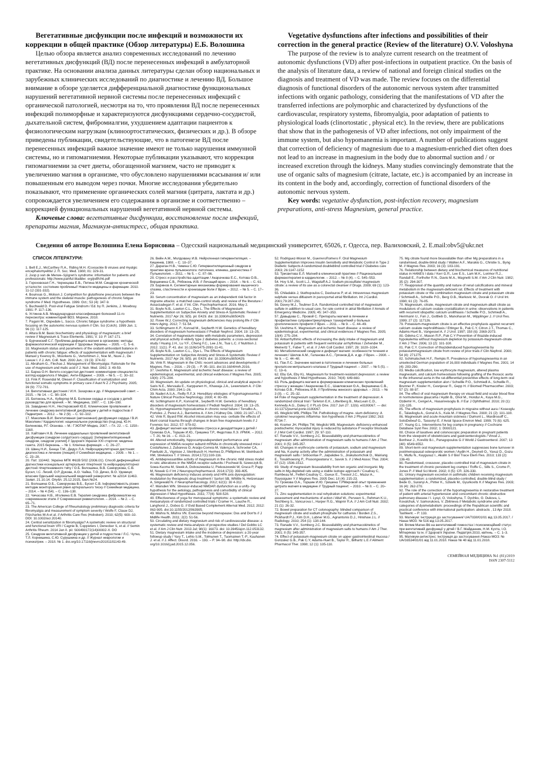Вегетативные дисфункции после инфекций и возможности их коррекции в общей практике (Обзор литературы) Е.Б. Волошина
Целью обзора является анализ современных исследований по лечению вегетативных дисфункций (ВД) после перенесенных инфекций в амбулаторной практике. На основании анализа данных литературы сделан обзор национальных и зарубежных клинических исследований по диагностике и лечению ВД. Большое внимание в обзоре уделяется дифференциальной диагностике функциональных нарушений вегетативной нервной системы после перенесенных инфекций с органической патологией, несмотря на то, что проявления ВД после перенесенных инфекций полиморфные и характеризуются дисфункциями сердечно-сосудистой, дыхательной систем, фибромиалгии, ухудшением адаптации пациентов к физиологическим нагрузкам (клиноортостатических, физических и др.). В обзоре приведены публикации, свидетельствующие, что в патогенезе ВД после перенесенных инфекций важное значение имеют не только нарушения иммунной системы, но и гипомагниемия. Некоторые публикации указывают, что коррекция гипомагниемии за счет диеты, обогащенной магнием, часто не приводит к увеличению магния в организме, что обусловлено нарушениями всасывания и/ или повышенным его выводом через почки. Многие исследования убедительно показывают, что применение органических солей магния (цитрата, лактата и др.) сопровождается увеличением его содержания в организме и соответственно – коррекцией функциональных нарушений вегетативной нервной системы.
Ключевые слова: вегетативные дисфункции, восстановление после инфекций, препараты магния, Магникум-антистресс, общая практика.
Vegetative dysfunctions after infections and possibilities of their correction in the general practice (Review of the literature) O.V. Voloshyna
The purpose of the review is to analyze current research on the treatment of autonomic dysfunctions (VD) after post-infections in outpatient practice. On the basis of the analysis of literature data, a review of national and foreign clinical studies on the diagnosis and treatment of VD was made. The review focuses on the differential diagnosis of functional disorders of the autonomic nervous system after transmitted infections with organic pathology, considering that the manifestations of VD after the transferred infections are polymorphic and characterized by dysfunctions of the cardiovascular, respiratory systems, fibromyalgia, poor adaptation of patients to physiological loads (clinortostatic , physical etc). In the review, there are publications that show that in the pathogenesis of VD after infections, not only impairment of the immune system, but also hypomanemia is important. A number of publications suggest that correction of deficiency of magnesium due to a magnesium-enriched diet often does not lead to an increase in magnesium in the body due to abnormal suction and / or increased excretion through the kidneys. Many studies convincingly demonstrate that the use of organic salts of magnesium (citrate, lactate, etc.) is accompanied by an increase in its content in the body and, accordingly, correction of functional disorders of the autonomic nervous system.
Key words: vegetative dysfunction, post-infection recovery, magnesium preparations, anti-stress Magnesium, general practice.
Сведения об авторе Волошина Елена Борисовна – Одесский национальный медицинский университет, 65026, г. Одесса, пер. Валиховский, 2. E.mail:obv5@ukr.net
СПИСОК ЛІТЕРАТУРИ:
1. Bell E.J., McCarthey R.A., Riding M.H. /Coxsackie B viruses and myalgic encephalomyelitis/ J. R. Soc. Med. 1988; 81: 329-31.
2. Joop p van de Merwe–Sjögren's syndrome: information for patients and professionals: http://www.painful-bladder. org/pdf/ch6.pdf
3. Гороховская Г.Н., Чернецова Е.В., Петина М.М. Синдром хронической усталости: состояние проблемы// Новости медицины и фармации. 2010. 11-12 (331-332).
4. Bounous G., Molson J. Competition for glutathione precursors between the immune system and the skeletal muscle: pathogenesis of chronic fatigue syndrome // Med. Hypotheses. 1999. Oct.; 53 (4): 347-9.
5. Buchwald D. Post-viral Fatigue Sindrom / Ed. by R. Jenkins, J. Mowbray. 1991: P. 117–136.
6. Устинов А.В. Международная классификация болезней 11-го пересмотра: комментарий ВОЗ. Морион, 2018.
7. Pagani M., Ospedale L. Sacco. Chronic fatigue syndrome: a hypothesis focusing on the autonomic nervous system // Clin. Sci (Colch). 1999 Jan. 1; 96 (1): 117-125.
8. Altura B.M. Basic biochemistry and physiology of magnesium: a brief review // Magnesium & Trace Elements. 1991; V. 10: P. 167-171.
9. Бурчинский С.Г. Проблема дефицита магния в организме: методы фармакологической коррекции // Здоровье Украины. – 2005. – С. 5–6.
10. Magnesium status and parameters of the oxidant-antioxidant balance in patients with chronic fatigue: effects of supplementation with magnesium / Manuel y Keenoy B., Moorkens G., Vertommen J., Noe M., Nuve J., De Leeuw I. // J. Am. Coll. Nutr. 2000 Jun.; 19 (3): 374-82.
11. Abraham G., Flechas J. Management of fibromyalgia: Rationale for the use of magnesium and malic acid // J. Nutr. Med. 1992; 3: 49-59.
12. Барна О.Н. Вегето-сосудистая дистония: комментарии специалиста: взгляд кардиолога // Медікс. Анти-Ейджинг. – 2009. – № 5. – С. 30–32.
13. Fink P, Rosendal M, Olesen F. Classification of somatization and functional somatic symptoms in primary care // Aust N Z J Psychiatry. 2005; 39 (9): 772-781.
14. Вегетативная дистония / И.Н. Захарова и др. // Медицинский совет. – 2015. – № 14. – С. 98–104.
15. Белоконь Н.А., Кубергер М.Б. Болезни сердца и сосудов у детей: руководство для врачей. – М.: Медицина, 1987. – С. 136–190.
16. Заваденко Н.Н., Нестеровский Ю.Е. Клинические проявления и лечение синдрома вегетативной дисфункции у детей и подростков // Педиатрия. – 2012. – № 2 (9). – С. 92–102.
17. Маколкин В.И. Вегетативная (автономная) дисфункция сердца / В.И. Маколкин / Кардиология: национальное руководство (под ред. Ю.Н. Беленкова, Р.Г. Оганова. – М.: ГЭОТАР-Медиа, 2007. – Гл. 22. – С. 1158–1168.
18. Хайтович Н.В. Лечение кардиальных проявлений вегетативной дисфункции (синдром солдатского сердца): [гипервентиляционный синдром, синдром усилия] // Здоров'я України XXI сторіччя: медична газета. 2015 березень. – № 1. Клінічна фармація. – С. 26–27.
19. Швец Н.И., Бенца Т.М., Дидух Л.А. Нейроциркуляторная дистония: диагностика и лечение (лекция) // Семейная медицина. – 2009. – № 1. – С. 23–28.
20. Пат. 110442. Україна МПК Ф61В 5/02 (2006.01). Спосіб диференційної діагностики есенціальної артеріальної гіпертензії та нейроциркуляторної дистонії гіпертензивного типу / О.Б. Волошина, В.В. Саморукова, С.В. Бусел, І.С. Лисий, О.Р. Дукова, А.О. Чайка, Т.О. Дичко, В.О. Удовиця; власник Одеський національний медичний університет. № а2014 11463. Заявл. 21.10.14. Опубл. 25.12.2015, Бюл.№24.
21. Волошина О.Б., Саморукова В.Б., Бусел С.В. Інформативність різних методик моніторування рівня артеріального тиску // Семейная медицина. – 2014. – № 4 (54). – С. 136–138.
22. Чичасова Н.В., Иголкина Е.В. Терапия синдрома фибромиалгии на современном этапе // Современная ревматология. – 2014. – № 2. – С. 65–71.
23. The American College of Rheumatology preliminary diagnostic criteria for fibromyalgia and measurement of symptom severity / Wolfe F, Clauw DJ, Fitzcharles M-A et al. // Arthritis Care Res (Hoboken). 2010; 62(5): 600–10. DOI: 10.1002/acr.20140.
24. Central sensitization in fibromyalgia? A systematic review on structural and functional brain VRI / Cagnie B, Coppieters I, Denecker S, et al. // Semin Arthritis Rheum. 2014 Jan 8. pii: S00490172(14)00002-X. DO
25. Синдром вегетативной дисфункции у детей и подростков / Л.С. Чутко, Т.Л. Корнишина, С.Ю. Сурушкина и др. // Журнал неврологии и психиатрии. – 2018. № 1. doi.org/10.17116/jnevro20181181143-49.
26. Вейн А.М., Молдовану И.В. Нейрогенная гипервентиляция. – Кишинев, 1988. – С. 10–37.
27. Дараган Н.В., Чикина С.Ю. Гипервентиляционный синдром в практике врача пульмонолога: патогенез, клиника, диагностика // Пульмология. – 2011. – № 5. – С. 87–96.
28. Стресс и расстройства адаптации / Акарачкова Е.С., Котова О.В., Вершинина С.В., Рябоконь И.В. // Лечащий врач. – 2014. – № 6. – С. 61.
29. Баринов А. Сегментарные механизмы формирования мышечного спазма, спастичности и хронизации боли // Врач. – 2012. – № 5. – С. 17– 23.
30. Serum concentration of magnesium as an independent risk factor in migraine attacks: a matched case-control study and review of the literature / Assarzadegan F. et al. // Int. Clin. Psychopharmacol. 2016. May 2.
31. Boyle N.B., Lawton C.L., Dye L. The Effects of Magnesium Supplementation on Subjective Anxiety and Stress-A Systematic Review // Nutrients. 2017 Apr 26; 9(5). pii: E429. doi: 10.3390/nu9050429.
32. Rowe W.J. Correcting magnesium deficiencies may prolong life // Clin Interv Aging. 2012; 7: 51-54.
33. Schlingmann K.P., Konrad M., Seyberth H.W. Genetics of hereditary disorders of magnesium homeostasis // Pediatr Nephrol. 2004; 19: 13–25.
34. Correlation of magnesium intake with metabolic parameters, depression and physical activity in elderly type 2 diabetes patients: a cross-sectional study / Huang J.H., Lu Y.F., Cheng F.C., Lee J.N., Tsai L.C. // Nutrition J. 2012. 11(1). P. 41. doi: 10.1186/1475-2891-11-41.
35. Boyle N.B., Lawton C.L., Dye L. The Effects of Magnesium Supplementation on Subjective Anxiety and Stress-A Systematic Review // Nutrients. 2017 Apr 26; 9(5). pii: E429. doi: 10.3390/nu9050429.
36. Vink R. Magnesium in the CNS: recent advances and developments // Magnes. Res. – 2016. – 29 (3). – P. 95–101. doi:10.1684/mrh.2016.
37. Ueshima K. Magnesium and ischemic heart disease: a review of epidemiological, experimental, and clinical evidences // Magnes Res. 2005; 18(4): 275–284.
38. Magnesium. An update on physiological, clinical and analytical aspects / Saris N.E., Mervaala E., Karppanen H., Khawaja J.A., Lewenstam A. // Clin Chim Acta. 2000; 294:1–26.
39. Naderi A.S.A., Reilly R.F.Jr. Hereditary etiologies of hypomagnesemia // Nature Clinical Practice Nephrology. 2008; 4: 80–89.
40. Schlingmann K.P., Konrad M., Seyberth H.W. Genetics of hereditary disorders of magnesium homeostasis // Pediatr Nephrol. 2004; 19: 13–25.
41. Hypomagnesemic hypocalcemia in chronic renal failure / Torralbo A., Portoles .J, Perez A.J., Barrientos A. // Am J Kidney Dis. 1993; 21:167–171.
42. Vink R, Byard RW. Alcohol intoxication may exa- cerbate the effects of blunt cranial trauma through changes in brain free magnesium levels // J Forensic Sci. 2012; 57: 979-82.
43. Дефицит магния как проблема стресса и дезадаптации у детей / Громова О.А., Торшин И.Ю., Гришина Т.Р., Федотова Л.Э. //РМЖ. – 2012. – Т. 20, № 16. – С. 813–21.
44. Altered emotionality, hippocampusdependent performance and expression of NMDA receptor subunit mRNAs in chronically stressed mice / CostaNunes J, Zubareva O, Araújo-Correia M, Valença A, Schroeter CA, Pawluski JL, Vignisse J, Steinbusch H, Hermes D, Phillipines M, Steinbusch HM, Strekalova T. // Stress. 2014;17(1):108-116.
45. Antidepressantlike activity of magnesium in the chronic mild stress model in rats: alterations in the NMDA receptor subunits / Pochwat B, Szewczyk B, Sowa-Kucma M, Siwek A, Doboszewska U, Piekoszewski W, Gruca P, Papp M, Nowak G // Int J Neuropsychopharmacol. 2014;17(3): 393-405.
46. Magnesium deficiency induces anxiety and HPA axis dysregulation: modulation by therapeutic drug treatment / Sartori SB, Whittle N, Hetzenauer A, Singewald N. // Neuropharmacology. 2012; 62(1): 30 4-312.
47. Marsden WN. Stressor-induced NMDAR dysfunction as a unify- ing hypothesis for the aetiology, pathogenesis and comorbidity of clinical depression // Med Hypotheses. 2011; 77(4): 508-528.
48. Effectiveness of yoga for menopausal symptoms: a systematic review and metaanalysis of randomized controlled trials / Cramer H., Lauche R., Langhorst J., Dobos G. // Evid Based Complement Alternat Med. 2012; 2012: 863-905. doi:10.1155/2012/863905.
49. Mishra N, Mishra VN. Exercise beyond menopause: Dos and Don'ts // J Midlife Health. 2011; 2(2): 51-56.
50. Circulating and dietary magnesium and risk of cardiovascular disease: a systematic review and meta-analysis of prospective studies / Del Gobbo LC et al. // Am J Clin Nutr. 2013 Jul; 98(1): 16073. doi: 10.3945/ajcn.112.053132.
51. Dietary magnesium intake and the incidence of depression: a 20-year followup study / Yary T., Lehto S.M., Tolmunen T., Tuomainen T.-P., Kauhanen J. et al. // J. Affect. Disord. 2016. – 193. – P. 94–98. doi: http://dx.doi. org/10.1016/j.jad.2015.12.056.
52. Rodriguez-Moran M., GuerreroRomero F. Oral Magnesium Supplementation Improves Insulin Sensitivity and Metabolic Control in Type 2 Diabetic Subjects A randomized doubleblind controlled trial // Diabetes care 2003; 26:1147-1152
53. Трисветова Е.Л. Магний в клинической практике // Рациональная фармакотерапия в кардиологии. – 2012. – № 8 (4). – С. 545–553.
54. Hoy S.M., Scott L.J., Wagstaff A.J. Sodium picosulfate/ magnesium citrate: a review of its use as a colorectal cleanser // Drugs. 2009; 69 (1): 123-36.
55. Chiladakis J, Stathopoulos C, Davlouros P, et al. Intravenous magnesium sulphate versus diltiazem in paroxysmal atrial fibrillation. Int J Cardiol. 2001;79:287-291.
56. Davey M.J., Teubner D.A. Randomized controlled trial of magnesium sulfate in addition to usual care, for rate control in atrial fibrillation // Annals of Emergency Medicine. 2005; 45: 347–353.
57. Давыдова С., Яровой С. Препараты магния в лечении и профилактике суправентрикулярных тахиаритмий у больных урологического профиля // Врач. – 2011. – № 9. – С. 44–49.
58. Ueshima K. Magnesium and ischemic heart disease: a review of epidemiological, experimental, and clinical evidences // Magnes Res. 2005; 18(4): 275–284.
59. Antiarrhythmic effects of increasing the daily intake of magnesium and potassium in patients with frequent ventricular arrhythmias / Zehender M., Meinertz T., Faber T., et al. // J Am Coll Cardiol. 1997; 29: 1028–1034.
60. Метаболический синдром и дефицит магния: особенности течения и лечения / Шилов А.М., Галанова А.С., Грязнов Д.А. и др. // Врач. – 2008. – № 9. – С. 44–48.
61. Пак Л.С. Значение магния в патогенезе и лечении больных пролапсом митрального клапана // Трудный пациент. – 2007. – № 5 (5). – С. 13–6.
62. Eby GA, Eby KL. Magnesium for treatment-resistant depression: a review and hypothesis // Med Hypotheses. 2010; 74(4): 649-660.
63. Роль дефицита магния в формировании клинических проявлений стресса у женщин / Акарачкова Е.С., Шавловская О.А., Вершинина С.В., Котова О.В., Рябоконь И.В. // Проблемы женского здоровья. – 2013. – № 3 (8). – С. 25–32.
64 Role of magnesium supplementation in the treatment of depression: A randomized clinical trial / Tarleton E.K., Littenberg B., MacLean C.D., Kennedy A.G., Daley C // PLoS One. 2017 Jun 27. 12(6). e0180067. — doi: 10.1371/journal.pone.0180067.
65. Weglicki WB, Phillips TM. Pathobiology of magne- sium deficiency: A cytokine/ neurogenic inflamma- tion hypothesis // Am J Physiol 1992; 263: R734-7.
66. Kramer JH, Phillips TM, Weglicki WB. Magnesium- deficiency-enhanced postischemic myocardial injury is reduced by substance P receptor blockade // J Mol Cell Cardiol. 1997; 29: 97-110.
67. Ranade V.V., Somberg J.C. Bioavailability and pharmacokinetics of magnesium after administration of magnesium salts to humans // Am J Ther. 2001; 8 (5): 345-357.
68. Changes in erythrocyte contents of potassium, sodium and magnesium and Na, K-pump activity after the administration of potassium and magnesium salts / Sriboonlue P., Jaipakdee S., Jirakulsomchok D., Mairiang E., Tosukhowong P., Prasongwatana V., Savok S. // J Med Assoc Thai. 2004; 87 (12): 1506-1512.
69. Study of magnesium bioavailability from ten organic and inorganic Mg salts in Mg-depleted rats using a stable isotope approach / Coudray C, Rambeau M., Feillet-Coudray C., Gueux E., Tressol J.C., Mazur A., Rayssiguier Y // Magnes Res. 2005 Dec; 18 (4): 215-23.
70. Громова О.А., Торшин И.Ю. Гришина Т.РМировой опыт применения цитрата магния в медицине // Трудный пациент. – 2010. – № 8. – С. 20–27.
71. Zinc supplementation in oral rehydration solutions: experimental assessment and mechanisms of action / Altaf W., Perveen S., Rehman K.U., Teichberg S., Vancurova I., Harper R.G., Wapnir R.A. // J Am Coll Nutr. 2002; 21 (1): 26-32.
72. Bowel preparation for CT colonography: blinded comparison of magnesium citrate and sodium phosphate for catharsis / Borden Z.S., Pickhardt P.J., Kim D.H., Lubner M.G., Agriantonis D.J., Hinshaw J.L. // Radiology. 2010; 254 (1): 138-144.
73. Ranade V.V., Somberg J.C. Bioavailability and pharmacokinetics of magnesium after administration of magnesium salts to humans // Am J Ther. 2001; 8 (5): 345-357.
74. Effect of potassium-magnesium citrate on upper gastrointestinal mucosa / Gonzalez G.B., Pak C.Y, Adams-Huet B., Taylor R., Bilhartz L.E // Aliment Pharmacol Ther. 1998; 12 (1): 105-110.
75. Mg citrate found more bioavailable than other Mg preparations in a randomised, double-blind study / Walker A.F., Marakis G., Christie S., Byng M. // Magnes Res. 2003; 16 (3): 183-191.
76. Relationship between dietary and biochemical measures of nutritional status in HANES I data / Kerr G.R., Lee E.S., Lam M.K., Lorimor R.J., Randall E., Forthofer R.N., Davis M.A., Magnetti S.M. // Am J Clin Nutr. 1982; 35 (2): 294-307.
77. Reappraisal of the quantity and nature of renal calcifications and mineral metabolism in the magnesium-deficient rat. Effects of treatment with potassium citrate or the combination magnesium citrate and potassium citrate / Schmiedl A., Schwille P.O., Berg O.B., Markovic M., Dvorak O. // Urol Int. 1998; 61 (2): 76-85.
78. Magnesium, citrate, magnesium citrate and magnesium-alkali citrate as modulators of calcium oxalate crystallization in urine: observations in patients with recurrent idiopathic calcium urolithiasis / Schwille P.O., Schmiedl A., Herrmann U., Fan J., Gottlieb D., Manoharan M., Wipplinger J. // Urol Res. 1999; 27 (2): 117126.
79. Potassium-magnesium citrate is an effective prophylaxis against recurrent calcium oxalate nephrolithiasis / Ettinger B., Pak C.Y, Citron J.T., Thomas C., Adams-Huet B., Vangessel A. // J Urol. 1997; 158 (6): 2069-2073.
80. Odvina C.V., Mason R.P., Pak C.Y Prevention of thiazide-induced hypokalemia without magnesium depletion by potassium-magnesium-citrate // Am J Ther. 2006; 13 (2): 101-108.
81. Pak C.Y. Correction of thiazideinduced hypomagnesemia by potassiummagnesium citrate from review of prior trials // Clin Nephrol. 2000; 54 (4): 271275.
82. Schimatschek H.F., Rempis R. Prevalence of hypomagnesemia in an unselected German population of 16,000 individuals // Magnes Res. 2001; 14 (4): 283-290.
83. Media calcification, low erythrocyte magnesium, altered plasma magnesium, and calcium homeostasis following grafting of the thoracic aorta to the infrarenal aorta in the rat-differential preventive effects of long-term oral magnesium supplementation alon / Schwille P.O., Schmiedl A., Schwille R., Brunner P., Kissler H., Cesnjevar R., Gepp H. // Biomed Pharmacother. 2003; 57 (2): 88-97.
84. The effect of oral magnesium therapy on visual field and ocular blood flow in normotensive glaucoma / Aydin B., Onol M., Hondur A., Kaya M.G., Ozdemir H., Cengel A., Hasanreisoglu B. // Eur J Ophthalmol. 2010; 20 (1): 131-135.
85. The effects of magnesium prophylaxis in migraine without aura / Koseoglu E., Talaslioglu A., Gonul A.S., Kula M. // Magnes Res. 2008; 21 (2): 101-108.
86. Magnesium and acute mountain sickness / Dumont L., Mardirosoff C., SotoDebeuf G., Tassonyi E. // Aviat Space Environ Med. 1999; 70 (6): 625.
87. Young G.L. Interventions for leg cramps in pregnancy // Cochrane Database Syst Rev. 2002; 1: D000121.
88. Choice of laxatives and colonoscopic preparation in pregnant patients from the viewpoint of obstetricians and gastroenterologists / Vinod J., Bonheur J., Korelitz B.I., Panagopoulos G // World J Gastroenterol. 2007; 13 (48): 6549-6552.
89. Short-term oral magnesium supplementation suppresses bone turnover in postmenopausal osteoporotic women / Aydin H., Deyneli O., Yavuz D., Gozu H., Mutlu N., Kaygusuz I., Akalin S // Biol Trace Elem Res. 2010; 133 (2): 136-43.
90. Randomised, crossover, placebo controlled trial of magnesium citrate in the treatment of chronic persistent leg cramps / Roffe C., Sills S., Crome P., Jones P. // Med Sci Monit. 2002; 8 (5): CR. 326-330.
91. Urinary magnesium excretion in asthmatic children receiving magnesium supplementation: a randomized, placebo-controlled, double-blind study / Bede O., Suranyi A., Pinter K., Szlavik M., Gyurkovits K // Magnes Res. 2003; 16 (4): 262-270.
92. The role of the correction of the hypomagnesemia in restorative treatment of patient with arterial hypertension and concomitant chronic obstructive pulmonary disease / I. Lysyi, O. Voloshyna, T. Dychko, O. Dukova, L. Kovalchuk, V. Samorukova, V. Zbitnieva // Metabolic syndrome and other categories of dysmetabolism: proceedings of the Republican scientific and practical conference with international participation: abstracts , 13 Apr 2018. Tashkent. – P. 133.
93. Магнікум: Інструкція до застосування/ UA/7038/01/01 від 13.05.2017. /Наказ МОЗ: № 516 від 13.05.2017.
94. Вплив Магне-В6 на вегетативний гомеостаз і психоемоційний статус при вегетативній дисфункції у дітей / В.Г. Майданник, Н.М. Кухта, І.О. Мітюряєва та ін. // Здоров'я України. Педіатрія.2010, квітень. – С. 1–3.
95. Магнікум-антистрес: Інструкція до застосування /Наказ МОЗ: № UA/16534/01/01 від 11.01.2018. Наказ № 48 від 11.01.2018.
СЕМЕЙНАЯ МЕДИЦИНА №1 (81)/2019
ISSN 2307-5112